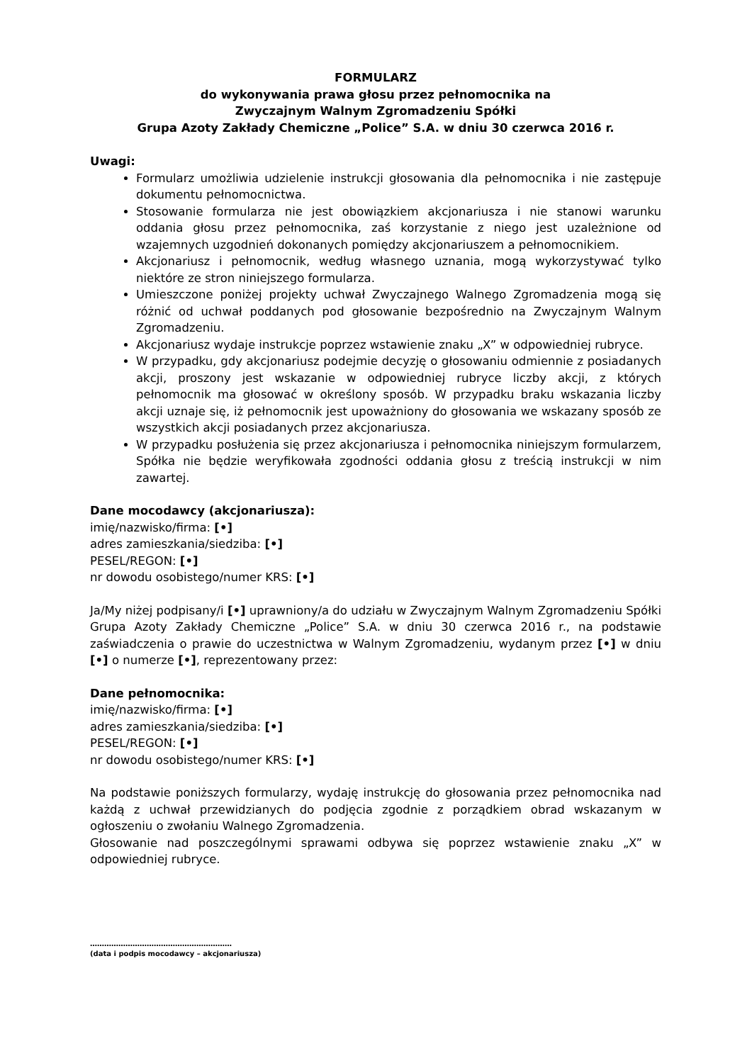FORMULARZ
do wykonywania prawa głosu przez pełnomocnika na
Zwyczajnym Walnym Zgromadzeniu Spółki
Grupa Azoty Zakłady Chemiczne „Police” S.A. w dniu 30 czerwca 2016 r.
Uwagi:
Formularz umożliwia udzielenie instrukcji głosowania dla pełnomocnika i nie zastępuje dokumentu pełnomocnictwa.
Stosowanie formularza nie jest obowiązkiem akcjonariusza i nie stanowi warunku oddania głosu przez pełnomocnika, zaś korzystanie z niego jest uzależnione od wzajemnych uzgodnień dokonanych pomiędzy akcjonariuszem a pełnomocnikiem.
Akcjonariusz i pełnomocnik, według własnego uznania, mogą wykorzystywać tylko niektóre ze stron niniejszego formularza.
Umieszczone poniżej projekty uchwał Zwyczajnego Walnego Zgromadzenia mogą się różnić od uchwał poddanych pod głosowanie bezpośrednio na Zwyczajnym Walnym Zgromadzeniu.
Akcjonariusz wydaje instrukcje poprzez wstawienie znaku „X” w odpowiedniej rubryce.
W przypadku, gdy akcjonariusz podejmie decyzję o głosowaniu odmiennie z posiadanych akcji, proszony jest wskazanie w odpowiedniej rubryce liczby akcji, z których pełnomocnik ma głosować w określony sposób. W przypadku braku wskazania liczby akcji uznaje się, iż pełnomocnik jest upoważniony do głosowania we wskazany sposób ze wszystkich akcji posiadanych przez akcjonariusza.
W przypadku posłużenia się przez akcjonariusza i pełnomocnika niniejszym formularzem, Spółka nie będzie weryfikowała zgodności oddania głosu z treścią instrukcji w nim zawartej.
Dane mocodawcy (akcjonariusza):
imię/nazwisko/firma: [•]
adres zamieszkania/siedziba: [•]
PESEL/REGON: [•]
nr dowodu osobistego/numer KRS: [•]
Ja/My niżej podpisany/i [•] uprawniony/a do udziału w Zwyczajnym Walnym Zgromadzeniu Spółki Grupa Azoty Zakłady Chemiczne „Police” S.A. w dniu 30 czerwca 2016 r., na podstawie zaświadczenia o prawie do uczestnictwa w Walnym Zgromadzeniu, wydanym przez [•] w dniu [•] o numerze [•], reprezentowany przez:
Dane pełnomocnika:
imię/nazwisko/firma: [•]
adres zamieszkania/siedziba: [•]
PESEL/REGON: [•]
nr dowodu osobistego/numer KRS: [•]
Na podstawie poniższych formularzy, wydaję instrukcję do głosowania przez pełnomocnika nad każdą z uchwał przewidzianych do podjęcia zgodnie z porządkiem obrad wskazanym w ogłoszeniu o zwołaniu Walnego Zgromadzenia.
Głosowanie nad poszczególnymi sprawami odbywa się poprzez wstawienie znaku „X” w odpowiedniej rubryce.
……………………………………………………
(data i podpis mocodawcy – akcjonariusza)